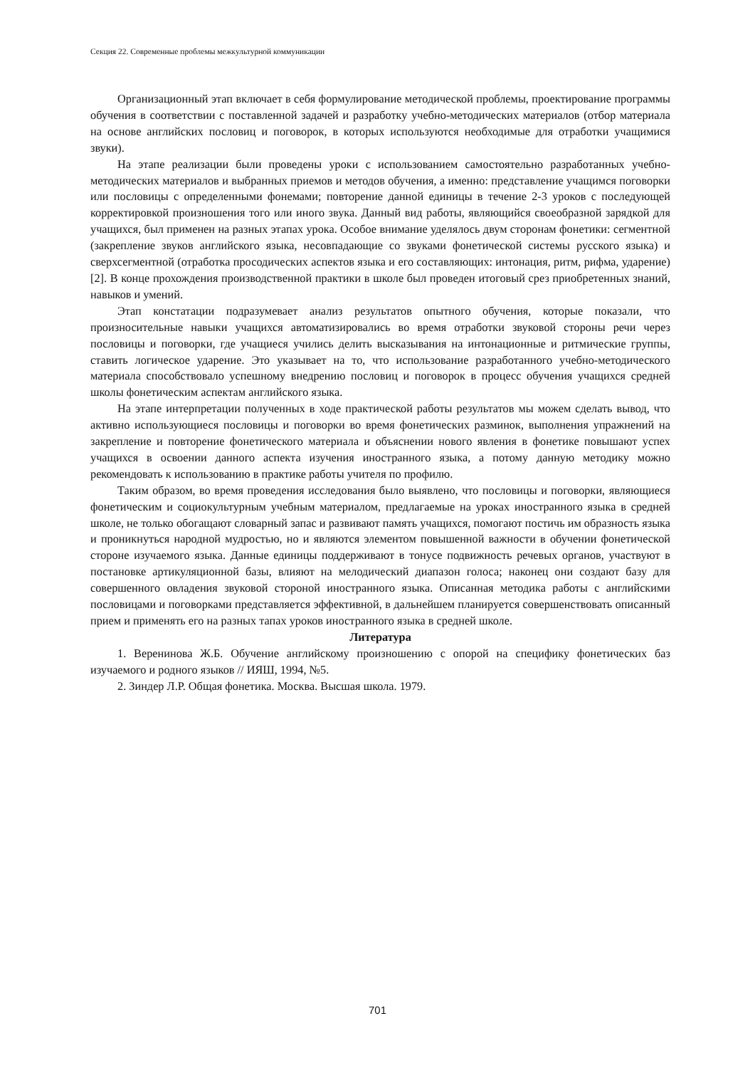Секция 22. Современные проблемы межкультурной коммуникации
Организационный этап включает в себя формулирование методической проблемы, проектирование программы обучения в соответствии с поставленной задачей и разработку учебно-методических материалов (отбор материала на основе английских пословиц и поговорок, в которых используются необходимые для отработки учащимися звуки).
На этапе реализации были проведены уроки с использованием самостоятельно разработанных учебно-методических материалов и выбранных приемов и методов обучения, а именно: представление учащимся поговорки или пословицы с определенными фонемами; повторение данной единицы в течение 2-3 уроков с последующей корректировкой произношения того или иного звука. Данный вид работы, являющийся своеобразной зарядкой для учащихся, был применен на разных этапах урока. Особое внимание уделялось двум сторонам фонетики: сегментной (закрепление звуков английского языка, несовпадающие со звуками фонетической системы русского языка) и сверхсегментной (отработка просодических аспектов языка и его составляющих: интонация, ритм, рифма, ударение) [2]. В конце прохождения производственной практики в школе был проведен итоговый срез приобретенных знаний, навыков и умений.
Этап констатации подразумевает анализ результатов опытного обучения, которые показали, что произносительные навыки учащихся автоматизировались во время отработки звуковой стороны речи через пословицы и поговорки, где учащиеся учились делить высказывания на интонационные и ритмические группы, ставить логическое ударение. Это указывает на то, что использование разработанного учебно-методического материала способствовало успешному внедрению пословиц и поговорок в процесс обучения учащихся средней школы фонетическим аспектам английского языка.
На этапе интерпретации полученных в ходе практической работы результатов мы можем сделать вывод, что активно использующиеся пословицы и поговорки во время фонетических разминок, выполнения упражнений на закрепление и повторение фонетического материала и объяснении нового явления в фонетике повышают успех учащихся в освоении данного аспекта изучения иностранного языка, а потому данную методику можно рекомендовать к использованию в практике работы учителя по профилю.
Таким образом, во время проведения исследования было выявлено, что пословицы и поговорки, являющиеся фонетическим и социокультурным учебным материалом, предлагаемые на уроках иностранного языка в средней школе, не только обогащают словарный запас и развивают память учащихся, помогают постичь им образность языка и проникнуться народной мудростью, но и являются элементом повышенной важности в обучении фонетической стороне изучаемого языка. Данные единицы поддерживают в тонусе подвижность речевых органов, участвуют в постановке артикуляционной базы, влияют на мелодический диапазон голоса; наконец они создают базу для совершенного овладения звуковой стороной иностранного языка. Описанная методика работы с английскими пословицами и поговорками представляется эффективной, в дальнейшем планируется совершенствовать описанный прием и применять его на разных тапах уроков иностранного языка в средней школе.
Литература
1. Веренинова Ж.Б. Обучение английскому произношению с опорой на специфику фонетических баз изучаемого и родного языков // ИЯШ, 1994, №5.
2. Зиндер Л.Р. Общая фонетика. Москва. Высшая школа. 1979.
701